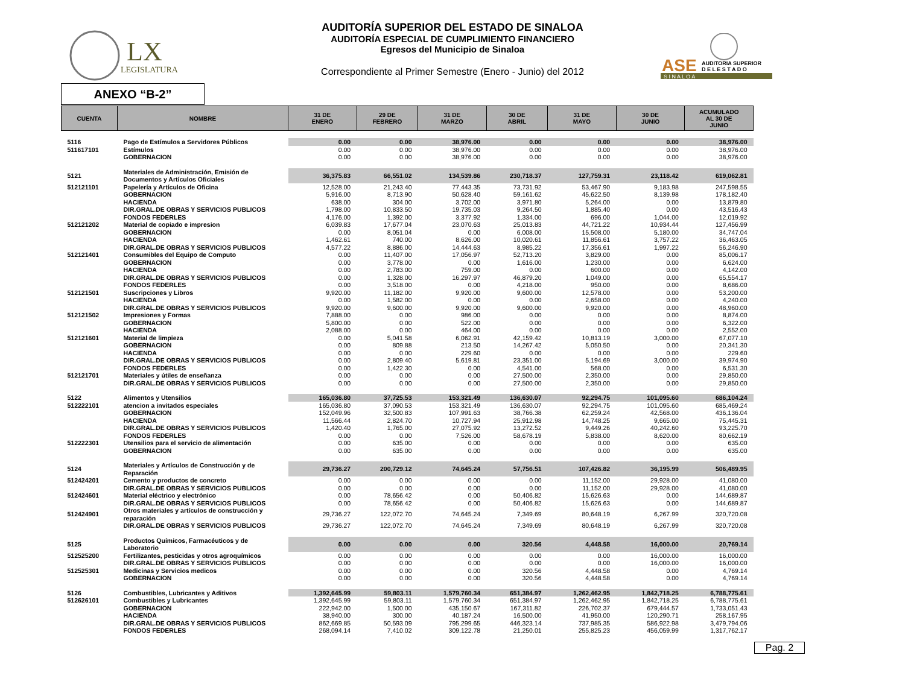LX
LEGISLATURA
AUDITORÍA SUPERIOR DEL ESTADO DE SINALOA
AUDITORÍA ESPECIAL DE CUMPLIMIENTO FINANCIERO
Egresos del Municipio de Sinaloa
Correspondiente al Primer Semestre (Enero - Junio) del 2012
ASE
AUDITORIA SUPERIOR
D E L E S T A D O
S I N A L O A
ANEXO “B-2”
| CUENTA | NOMBRE | 31 DE ENERO | 29 DE FEBRERO | 31 DE MARZO | 30 DE ABRIL | 31 DE MAYO | 30 DE JUNIO | ACUMULADO AL 30 DE JUNIO |
| --- | --- | --- | --- | --- | --- | --- | --- | --- |
| 5116 | Pago de Estímulos a Servidores Públicos | 0.00 | 0.00 | 38,976.00 | 0.00 | 0.00 | 0.00 | 38,976.00 |
| 511617101 | Estímulos | 0.00 | 0.00 | 38,976.00 | 0.00 | 0.00 | 0.00 | 38,976.00 |
| | GOBERNACION | 0.00 | 0.00 | 38,976.00 | 0.00 | 0.00 | 0.00 | 38,976.00 |
| 5121 | Materiales de Administración, Emisión de Documentos y Artículos Oficiales | 36,375.83 | 66,551.02 | 134,539.86 | 230,718.37 | 127,759.31 | 23,118.42 | 619,062.81 |
| 512121101 | Papelería y Artículos de Oficina | 12,528.00 | 21,243.40 | 77,443.35 | 73,731.92 | 53,467.90 | 9,183.98 | 247,598.55 |
| | GOBERNACION | 5,916.00 | 8,713.90 | 50,628.40 | 59,161.62 | 45,622.50 | 8,139.98 | 178,182.40 |
| | HACIENDA | 638.00 | 304.00 | 3,702.00 | 3,971.80 | 5,264.00 | 0.00 | 13,879.80 |
| | DIR.GRAL.DE OBRAS Y SERVICIOS PUBLICOS | 1,798.00 | 10,833.50 | 19,735.03 | 9,264.50 | 1,885.40 | 0.00 | 43,516.43 |
| | FONDOS FEDERLES | 4,176.00 | 1,392.00 | 3,377.92 | 1,334.00 | 696.00 | 1,044.00 | 12,019.92 |
| 512121202 | Material de copiado e impresion | 6,039.83 | 17,677.04 | 23,070.63 | 25,013.83 | 44,721.22 | 10,934.44 | 127,456.99 |
| | GOBERNACION | 0.00 | 8,051.04 | 0.00 | 6,008.00 | 15,508.00 | 5,180.00 | 34,747.04 |
| | HACIENDA | 1,462.61 | 740.00 | 8,626.00 | 10,020.61 | 11,856.61 | 3,757.22 | 36,463.05 |
| | DIR.GRAL.DE OBRAS Y SERVICIOS PUBLICOS | 4,577.22 | 8,886.00 | 14,444.63 | 8,985.22 | 17,356.61 | 1,997.22 | 56,246.90 |
| 512121401 | Consumibles del Equipo de Computo | 0.00 | 11,407.00 | 17,056.97 | 52,713.20 | 3,829.00 | 0.00 | 85,006.17 |
| | GOBERNACION | 0.00 | 3,778.00 | 0.00 | 1,616.00 | 1,230.00 | 0.00 | 6,624.00 |
| | HACIENDA | 0.00 | 2,783.00 | 759.00 | 0.00 | 600.00 | 0.00 | 4,142.00 |
| | DIR.GRAL.DE OBRAS Y SERVICIOS PUBLICOS | 0.00 | 1,328.00 | 16,297.97 | 46,879.20 | 1,049.00 | 0.00 | 65,554.17 |
| | FONDOS FEDERLES | 0.00 | 3,518.00 | 0.00 | 4,218.00 | 950.00 | 0.00 | 8,686.00 |
| 512121501 | Suscripciones y Libros | 9,920.00 | 11,182.00 | 9,920.00 | 9,600.00 | 12,578.00 | 0.00 | 53,200.00 |
| | HACIENDA | 0.00 | 1,582.00 | 0.00 | 0.00 | 2,658.00 | 0.00 | 4,240.00 |
| | DIR.GRAL.DE OBRAS Y SERVICIOS PUBLICOS | 9,920.00 | 9,600.00 | 9,920.00 | 9,600.00 | 9,920.00 | 0.00 | 48,960.00 |
| 512121502 | Impresiones y Formas | 7,888.00 | 0.00 | 986.00 | 0.00 | 0.00 | 0.00 | 8,874.00 |
| | GOBERNACION | 5,800.00 | 0.00 | 522.00 | 0.00 | 0.00 | 0.00 | 6,322.00 |
| | HACIENDA | 2,088.00 | 0.00 | 464.00 | 0.00 | 0.00 | 0.00 | 2,552.00 |
| 512121601 | Material de limpieza | 0.00 | 5,041.58 | 6,062.91 | 42,159.42 | 10,813.19 | 3,000.00 | 67,077.10 |
| | GOBERNACION | 0.00 | 809.88 | 213.50 | 14,267.42 | 5,050.50 | 0.00 | 20,341.30 |
| | HACIENDA | 0.00 | 0.00 | 229.60 | 0.00 | 0.00 | 0.00 | 229.60 |
| | DIR.GRAL.DE OBRAS Y SERVICIOS PUBLICOS | 0.00 | 2,809.40 | 5,619.81 | 23,351.00 | 5,194.69 | 3,000.00 | 39,974.90 |
| | FONDOS FEDERLES | 0.00 | 1,422.30 | 0.00 | 4,541.00 | 568.00 | 0.00 | 6,531.30 |
| 512121701 | Materiales y útiles de enseñanza | 0.00 | 0.00 | 0.00 | 27,500.00 | 2,350.00 | 0.00 | 29,850.00 |
| | DIR.GRAL.DE OBRAS Y SERVICIOS PUBLICOS | 0.00 | 0.00 | 0.00 | 27,500.00 | 2,350.00 | 0.00 | 29,850.00 |
| 5122 | Alimentos y Utensilios | 165,036.80 | 37,725.53 | 153,321.49 | 136,630.07 | 92,294.75 | 101,095.60 | 686,104.24 |
| 512222101 | atencion a invitados especiales | 165,036.80 | 37,090.53 | 153,321.49 | 136,630.07 | 92,294.75 | 101,095.60 | 685,469.24 |
| | GOBERNACION | 152,049.96 | 32,500.83 | 107,991.63 | 38,766.38 | 62,259.24 | 42,568.00 | 436,136.04 |
| | HACIENDA | 11,566.44 | 2,824.70 | 10,727.94 | 25,912.98 | 14,748.25 | 9,665.00 | 75,445.31 |
| | DIR.GRAL.DE OBRAS Y SERVICIOS PUBLICOS | 1,420.40 | 1,765.00 | 27,075.92 | 13,272.52 | 9,449.26 | 40,242.60 | 93,225.70 |
| | FONDOS FEDERLES | 0.00 | 0.00 | 7,526.00 | 58,678.19 | 5,838.00 | 8,620.00 | 80,662.19 |
| 512222301 | Utensilios para el servicio de alimentación | 0.00 | 635.00 | 0.00 | 0.00 | 0.00 | 0.00 | 635.00 |
| | GOBERNACION | 0.00 | 635.00 | 0.00 | 0.00 | 0.00 | 0.00 | 635.00 |
| 5124 | Materiales y Artículos de Construcción y de Reparación | 29,736.27 | 200,729.12 | 74,645.24 | 57,756.51 | 107,426.82 | 36,195.99 | 506,489.95 |
| 512424201 | Cemento y productos de concreto | 0.00 | 0.00 | 0.00 | 0.00 | 11,152.00 | 29,928.00 | 41,080.00 |
| | DIR.GRAL.DE OBRAS Y SERVICIOS PUBLICOS | 0.00 | 0.00 | 0.00 | 0.00 | 11,152.00 | 29,928.00 | 41,080.00 |
| 512424601 | Material eléctrico y electrónico | 0.00 | 78,656.42 | 0.00 | 50,406.82 | 15,626.63 | 0.00 | 144,689.87 |
| | DIR.GRAL.DE OBRAS Y SERVICIOS PUBLICOS | 0.00 | 78,656.42 | 0.00 | 50,406.82 | 15,626.63 | 0.00 | 144,689.87 |
| 512424901 | Otros materiales y artículos de construcción y reparación | 29,736.27 | 122,072.70 | 74,645.24 | 7,349.69 | 80,648.19 | 6,267.99 | 320,720.08 |
| | DIR.GRAL.DE OBRAS Y SERVICIOS PUBLICOS | 29,736.27 | 122,072.70 | 74,645.24 | 7,349.69 | 80,648.19 | 6,267.99 | 320,720.08 |
| 5125 | Productos Químicos, Farmacéuticos y de Laboratorio | 0.00 | 0.00 | 0.00 | 320.56 | 4,448.58 | 16,000.00 | 20,769.14 |
| 512525200 | Fertilizantes, pesticidas y otros agroquímicos | 0.00 | 0.00 | 0.00 | 0.00 | 0.00 | 16,000.00 | 16,000.00 |
| | DIR.GRAL.DE OBRAS Y SERVICIOS PUBLICOS | 0.00 | 0.00 | 0.00 | 0.00 | 0.00 | 16,000.00 | 16,000.00 |
| 512525301 | Medicinas y Servicios medicos | 0.00 | 0.00 | 0.00 | 320.56 | 4,448.58 | 0.00 | 4,769.14 |
| | GOBERNACION | 0.00 | 0.00 | 0.00 | 320.56 | 4,448.58 | 0.00 | 4,769.14 |
| 5126 | Combustibles, Lubricantes y Aditivos | 1,392,645.99 | 59,803.11 | 1,579,760.34 | 651,384.97 | 1,262,462.95 | 1,842,718.25 | 6,788,775.61 |
| 512626101 | Combustibles y Lubricantes | 1,392,645.99 | 59,803.11 | 1,579,760.34 | 651,384.97 | 1,262,462.95 | 1,842,718.25 | 6,788,775.61 |
| | GOBERNACION | 222,942.00 | 1,500.00 | 435,150.67 | 167,311.82 | 226,702.37 | 679,444.57 | 1,733,051.43 |
| | HACIENDA | 38,940.00 | 300.00 | 40,187.24 | 16,500.00 | 41,950.00 | 120,290.71 | 258,167.95 |
| | DIR.GRAL.DE OBRAS Y SERVICIOS PUBLICOS | 862,669.85 | 50,593.09 | 795,299.65 | 446,323.14 | 737,985.35 | 586,922.98 | 3,479,794.06 |
| | FONDOS FEDERLES | 268,094.14 | 7,410.02 | 309,122.78 | 21,250.01 | 255,825.23 | 456,059.99 | 1,317,762.17 |
Pag. 2